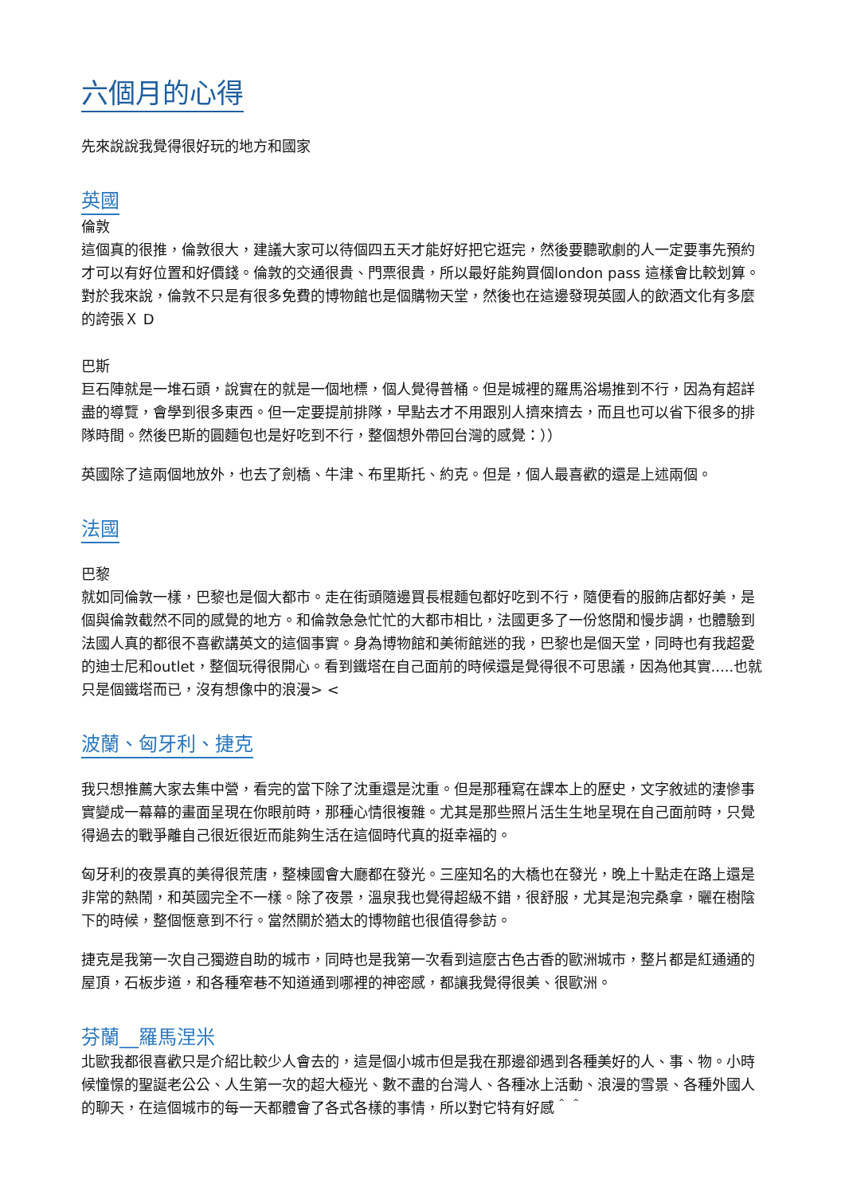六個月的心得
先來說說我覺得很好玩的地方和國家
英國
倫敦
這個真的很推，倫敦很大，建議大家可以待個四五天才能好好把它逛完，然後要聽歌劇的人一定要事先預約才可以有好位置和好價錢。倫敦的交通很貴、門票很貴，所以最好能夠買個london pass 這樣會比較划算。對於我來說，倫敦不只是有很多免費的博物館也是個購物天堂，然後也在這邊發現英國人的飲酒文化有多麼的誇張Ｘ D
巴斯
巨石陣就是一堆石頭，說實在的就是一個地標，個人覺得普桶。但是城裡的羅馬浴場推到不行，因為有超詳盡的導覽，會學到很多東西。但一定要提前排隊，早點去才不用跟別人擠來擠去，而且也可以省下很多的排隊時間。然後巴斯的圓麵包也是好吃到不行，整個想外帶回台灣的感覺：））
英國除了這兩個地放外，也去了劍橋、牛津、布里斯托、約克。但是，個人最喜歡的還是上述兩個。
法國
巴黎
就如同倫敦一樣，巴黎也是個大都市。走在街頭隨邊買長棍麵包都好吃到不行，隨便看的服飾店都好美，是個與倫敦截然不同的感覺的地方。和倫敦急急忙忙的大都市相比，法國更多了一份悠閒和慢步調，也體驗到法國人真的都很不喜歡講英文的這個事實。身為博物館和美術館迷的我，巴黎也是個天堂，同時也有我超愛的迪士尼和outlet，整個玩得很開心。看到鐵塔在自己面前的時候還是覺得很不可思議，因為他其實.....也就只是個鐵塔而已，沒有想像中的浪漫> <
波蘭、匈牙利、捷克
我只想推薦大家去集中營，看完的當下除了沈重還是沈重。但是那種寫在課本上的歷史，文字敘述的淒慘事實變成一幕幕的畫面呈現在你眼前時，那種心情很複雜。尤其是那些照片活生生地呈現在自己面前時，只覺得過去的戰爭離自己很近很近而能夠生活在這個時代真的挺幸福的。
匈牙利的夜景真的美得很荒唐，整棟國會大廳都在發光。三座知名的大橋也在發光，晚上十點走在路上還是非常的熱鬧，和英國完全不一樣。除了夜景，溫泉我也覺得超級不錯，很舒服，尤其是泡完桑拿，曬在樹陰下的時候，整個愜意到不行。當然關於猶太的博物館也很值得參訪。
捷克是我第一次自己獨遊自助的城市，同時也是我第一次看到這麼古色古香的歐洲城市，整片都是紅通通的屋頂，石板步道，和各種窄巷不知道通到哪裡的神密感，都讓我覺得很美、很歐洲。
芬蘭__羅馬涅米
北歐我都很喜歡只是介紹比較少人會去的，這是個小城市但是我在那邊卻遇到各種美好的人、事、物。小時候憧憬的聖誕老公公、人生第一次的超大極光、數不盡的台灣人、各種冰上活動、浪漫的雪景、各種外國人的聊天，在這個城市的每一天都體會了各式各樣的事情，所以對它特有好感＾＾